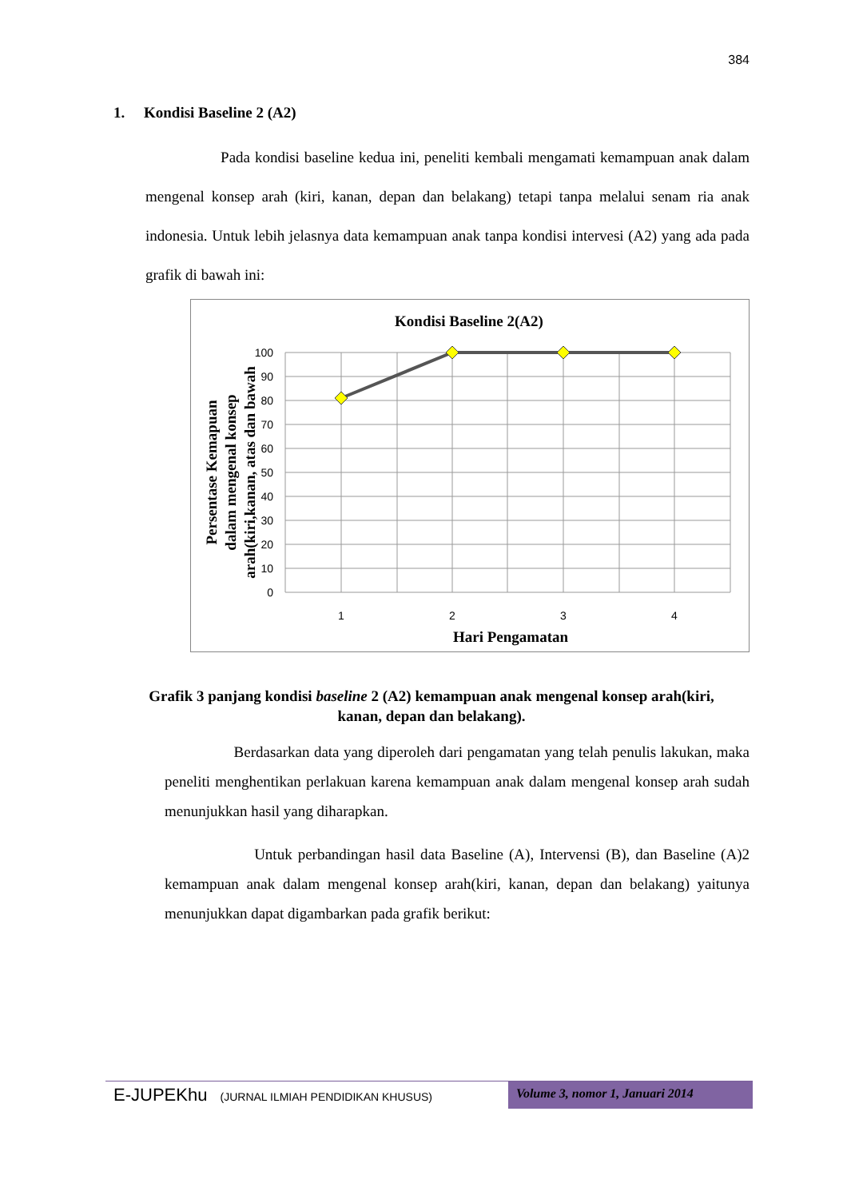384
1. Kondisi Baseline 2 (A2)
Pada kondisi baseline kedua ini, peneliti kembali mengamati kemampuan anak dalam mengenal konsep arah (kiri, kanan, depan dan belakang) tetapi tanpa melalui senam ria anak indonesia. Untuk lebih jelasnya data kemampuan anak tanpa kondisi intervesi (A2) yang ada pada grafik di bawah ini:
Kondisi Baseline 2(A2)
100
90
80
70
60
50
40
30
20
10
0
1
2
3
4
Hari Pengamatan
Persentase Kemapuan
dalam mengenal konsep
arah(kiri,kanan, atas dan bawah
Grafik 3 panjang kondisi baseline 2 (A2) kemampuan anak mengenal konsep arah(kiri, kanan, depan dan belakang).
Berdasarkan data yang diperoleh dari pengamatan yang telah penulis lakukan, maka peneliti menghentikan perlakuan karena kemampuan anak dalam mengenal konsep arah sudah menunjukkan hasil yang diharapkan.
Untuk perbandingan hasil data Baseline (A), Intervensi (B), dan Baseline (A)2 kemampuan anak dalam mengenal konsep arah(kiri, kanan, depan dan belakang) yaitunya menunjukkan dapat digambarkan pada grafik berikut:
E-JUPEKhu (JURNAL ILMIAH PENDIDIKAN KHUSUS)
Volume 3, nomor 1, Januari 2014